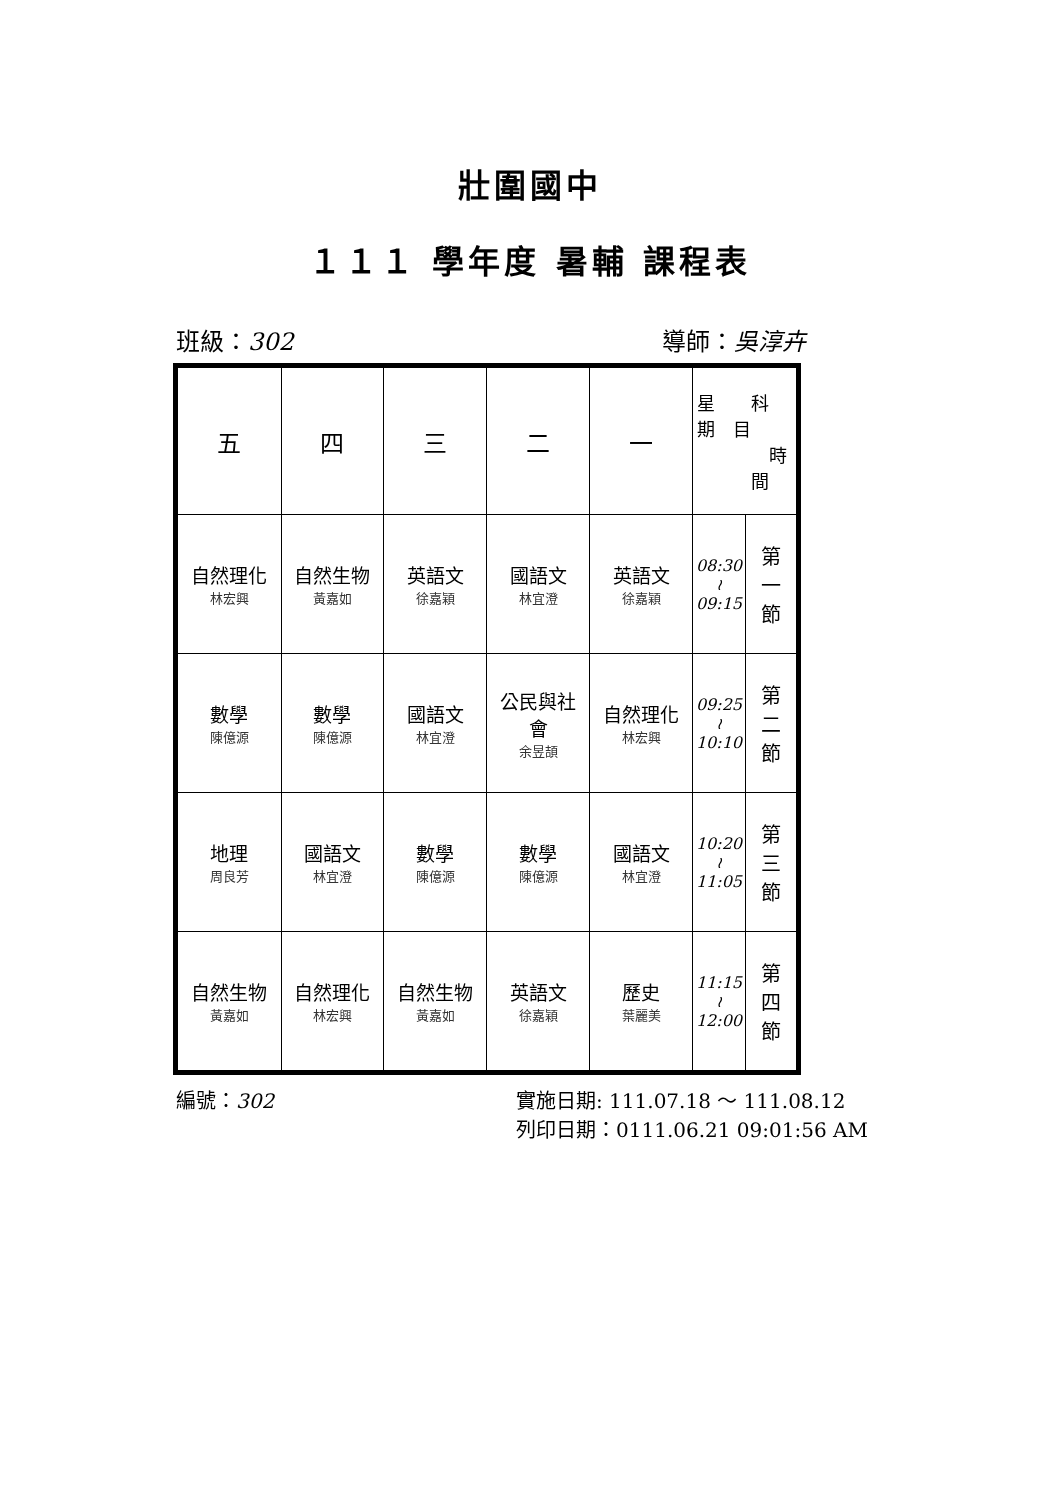壯圍國中
１１１ 學年度 暑輔 課程表
班級：302 導師：吳淳卉
| 五 | 四 | 三 | 二 | 一 | 星 科 期 目 時 間 | |
| 自然理化 林宏興 | 自然生物 黃嘉如 | 英語文 徐嘉穎 | 國語文 林宜澄 | 英語文 徐嘉穎 | 08:30 ≀ 09:15 | 第 一 節 |
| 數學 陳億源 | 數學 陳億源 | 國語文 林宜澄 | 公民與社 會 余昱頡 | 自然理化 林宏興 | 09:25 ≀ 10:10 | 第 二 節 |
| 地理 周良芳 | 國語文 林宜澄 | 數學 陳億源 | 數學 陳億源 | 國語文 林宜澄 | 10:20 ≀ 11:05 | 第 三 節 |
| 自然生物 黃嘉如 | 自然理化 林宏興 | 自然生物 黃嘉如 | 英語文 徐嘉穎 | 歷史 葉麗美 | 11:15 ≀ 12:00 | 第 四 節 |
編號：302 實施日期: 111.07.18 ～ 111.08.12
列印日期：0111.06.21 09:01:56 AM